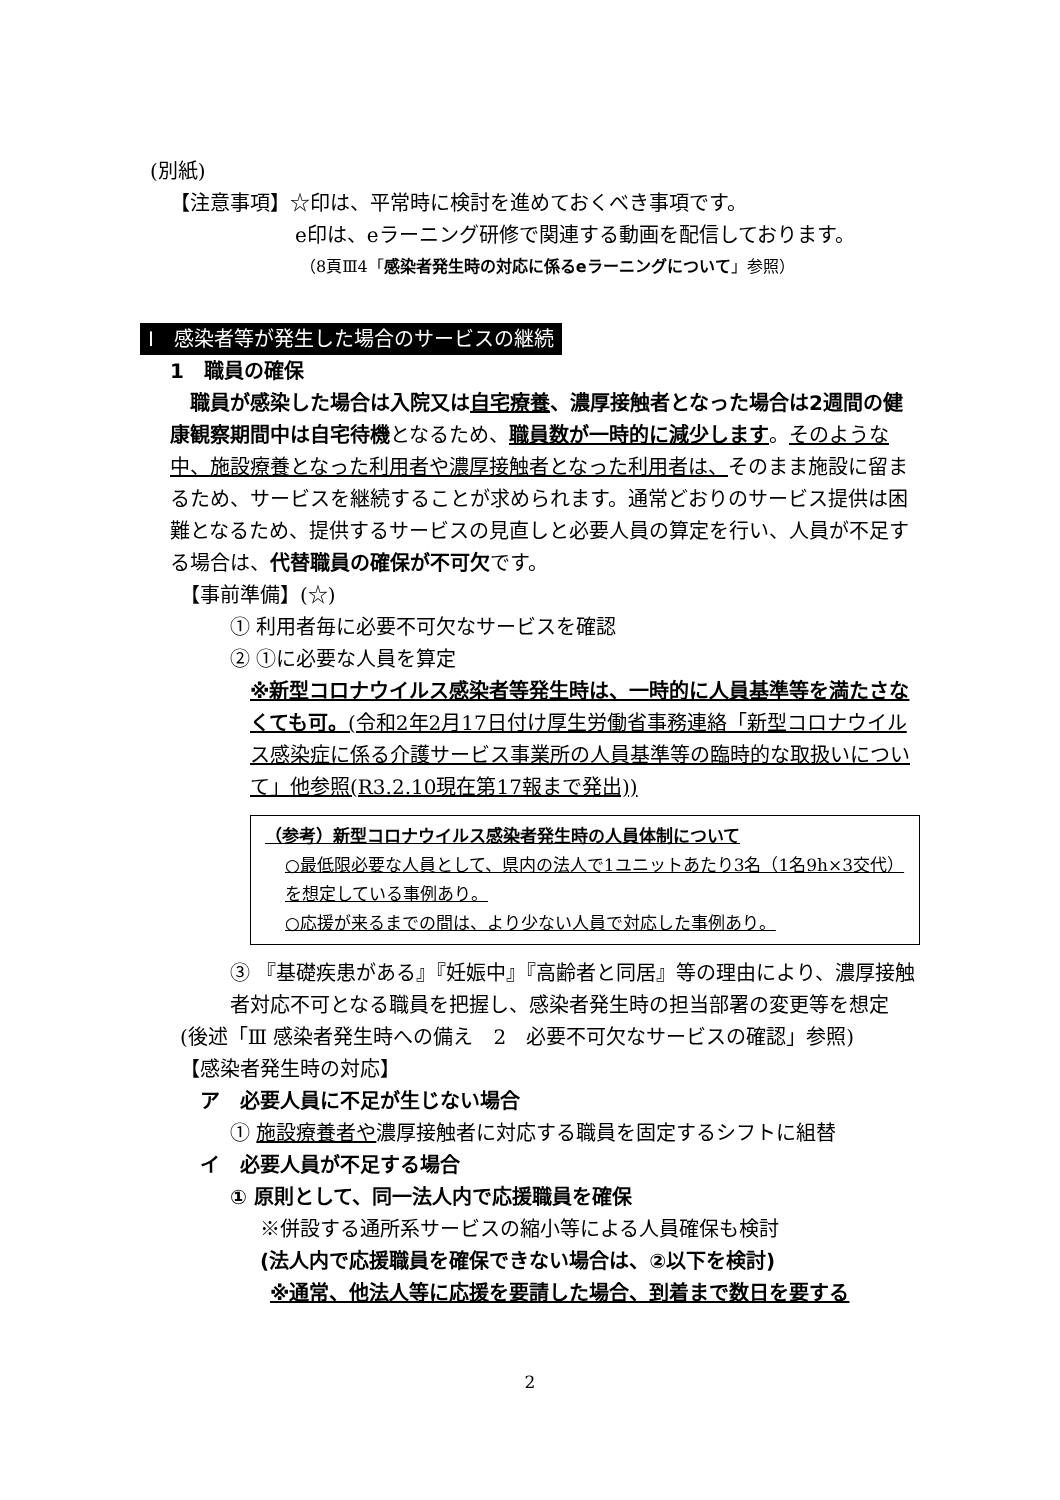(別紙)
【注意事項】☆印は、平常時に検討を進めておくべき事項です。
e印は、eラーニング研修で関連する動画を配信しております。
（8頁Ⅲ4「感染者発生時の対応に係るeラーニングについて」参照）
Ⅰ　感染者等が発生した場合のサービスの継続
1　職員の確保
職員が感染した場合は入院又は自宅療養、濃厚接触者となった場合は2週間の健康観察期間中は自宅待機となるため、職員数が一時的に減少します。そのような中、施設療養となった利用者や濃厚接触者となった利用者は、そのまま施設に留まるため、サービスを継続することが求められます。通常どおりのサービス提供は困難となるため、提供するサービスの見直しと必要人員の算定を行い、人員が不足する場合は、代替職員の確保が不可欠です。
【事前準備】(☆)
① 利用者毎に必要不可欠なサービスを確認
② ①に必要な人員を算定
※新型コロナウイルス感染者等発生時は、一時的に人員基準等を満たさなくても可。(令和2年2月17日付け厚生労働省事務連絡「新型コロナウイルス感染症に係る介護サービス事業所の人員基準等の臨時的な取扱いについて」他参照(R3.2.10現在第17報まで発出))
（参考）新型コロナウイルス感染者発生時の人員体制について
○最低限必要な人員として、県内の法人で1ユニットあたり3名（1名9h×3交代）を想定している事例あり。
○応援が来るまでの間は、より少ない人員で対応した事例あり。
③ 『基礎疾患がある』『妊娠中』『高齢者と同居』等の理由により、濃厚接触者対応不可となる職員を把握し、感染者発生時の担当部署の変更等を想定
(後述「Ⅲ 感染者発生時への備え　2　必要不可欠なサービスの確認」参照)
【感染者発生時の対応】
ア　必要人員に不足が生じない場合
① 施設療養者や濃厚接触者に対応する職員を固定するシフトに組替
イ　必要人員が不足する場合
① 原則として、同一法人内で応援職員を確保
※併設する通所系サービスの縮小等による人員確保も検討
(法人内で応援職員を確保できない場合は、②以下を検討)
※通常、他法人等に応援を要請した場合、到着まで数日を要する
2